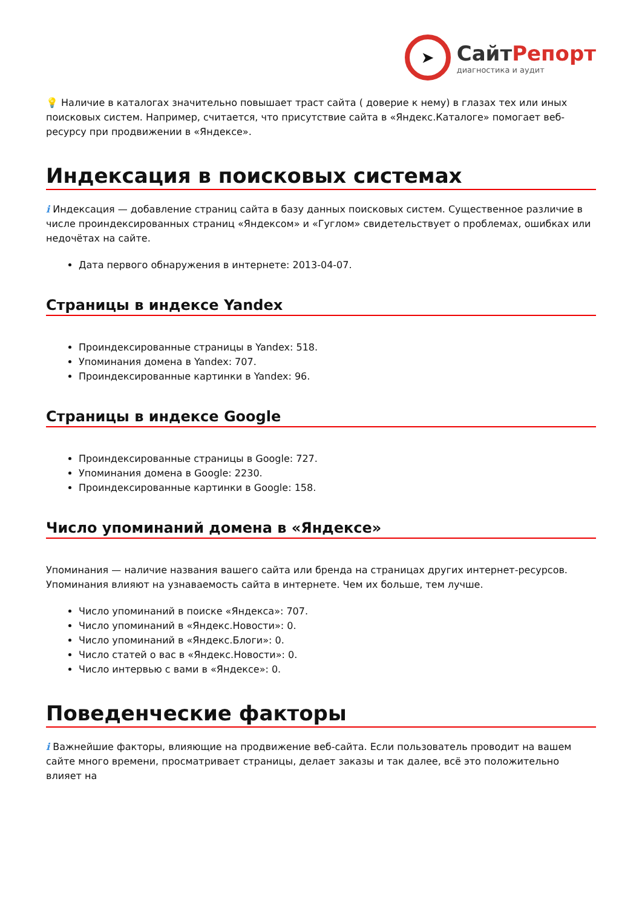➤
СайтРепорт
диагностика и аудит
💡 Наличие в каталогах значительно повышает траст сайта ( доверие к нему) в глазах тех или иных поисковых систем. Например, считается, что присутствие сайта в «Яндекс.Каталоге» помогает веб-ресурсу при продвижении в «Яндексе».
Индексация в поисковых системах
i Индексация — добавление страниц сайта в базу данных поисковых систем. Существенное различие в числе проиндексированных страниц «Яндексом» и «Гуглом» свидетельствует о проблемах, ошибках или недочётах на сайте.
Дата первого обнаружения в интернете: 2013-04-07.
Страницы в индексе Yandex
Проиндексированные страницы в Yandex: 518.
Упоминания домена в Yandex: 707.
Проиндексированные картинки в Yandex: 96.
Страницы в индексе Google
Проиндексированные страницы в Google: 727.
Упоминания домена в Google: 2230.
Проиндексированные картинки в Google: 158.
Число упоминаний домена в «Яндексе»
Упоминания — наличие названия вашего сайта или бренда на страницах других интернет-ресурсов. Упоминания влияют на узнаваемость сайта в интернете. Чем их больше, тем лучше.
Число упоминаний в поиске «Яндекса»: 707.
Число упоминаний в «Яндекс.Новости»: 0.
Число упоминаний в «Яндекс.Блоги»: 0.
Число статей о вас в «Яндекс.Новости»: 0.
Число интервью с вами в «Яндексе»: 0.
Поведенческие факторы
i Важнейшие факторы, влияющие на продвижение веб-сайта. Если пользователь проводит на вашем сайте много времени, просматривает страницы, делает заказы и так далее, всё это положительно влияет на